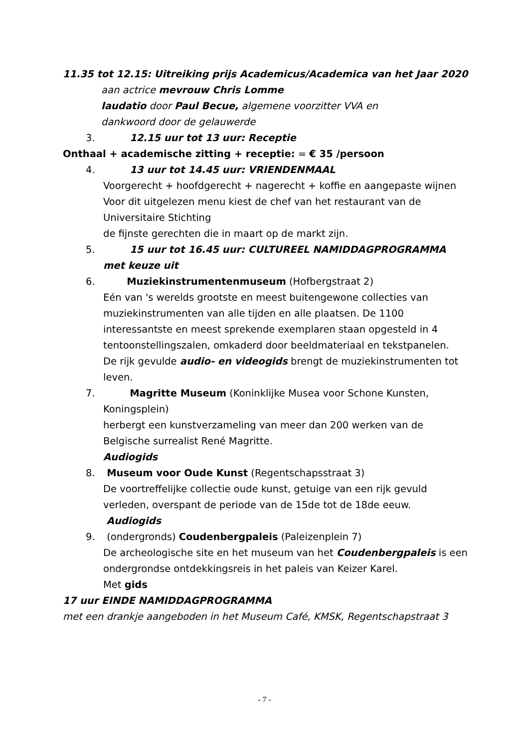11.35 tot 12.15: Uitreiking prijs Academicus/Academica van het Jaar 2020
aan actrice mevrouw Chris Lomme
laudatio door Paul Becue, algemene voorzitter VVA en
dankwoord door de gelauwerde
3. 12.15 uur tot 13 uur: Receptie
Onthaal + academische zitting + receptie: = € 35 /persoon
4. 13 uur tot 14.45 uur: VRIENDENMAAL
Voorgerecht + hoofdgerecht + nagerecht + koffie en aangepaste wijnen
Voor dit uitgelezen menu kiest de chef van het restaurant van de
Universitaire Stichting
de fijnste gerechten die in maart op de markt zijn.
5. 15 uur tot 16.45 uur: CULTUREEL NAMIDDAGPROGRAMMA
met keuze uit
6. Muziekinstrumentenmuseum (Hofbergstraat 2)
Eén van 's werelds grootste en meest buitengewone collecties van muziekinstrumenten van alle tijden en alle plaatsen. De 1100 interessantste en meest sprekende exemplaren staan opgesteld in 4 tentoonstellingszalen, omkaderd door beeldmateriaal en tekstpanelen.
De rijk gevulde audio- en videogids brengt de muziekinstrumenten tot leven.
7. Magritte Museum (Koninklijke Musea voor Schone Kunsten,
Koningsplein)
herbergt een kunstverzameling van meer dan 200 werken van de Belgische surrealist René Magritte.
Audiogids
8. Museum voor Oude Kunst (Regentschapsstraat 3)
De voortreffelijke collectie oude kunst, getuige van een rijk gevuld verleden, overspant de periode van de 15de tot de 18de eeuw.
Audiogids
9. (ondergronds) Coudenbergpaleis (Paleizenplein 7)
De archeologische site en het museum van het Coudenbergpaleis is een ondergrondse ontdekkingsreis in het paleis van Keizer Karel.
Met gids
17 uur EINDE NAMIDDAGPROGRAMMA
met een drankje aangeboden in het Museum Café, KMSK, Regentschapstraat 3
- 7 -